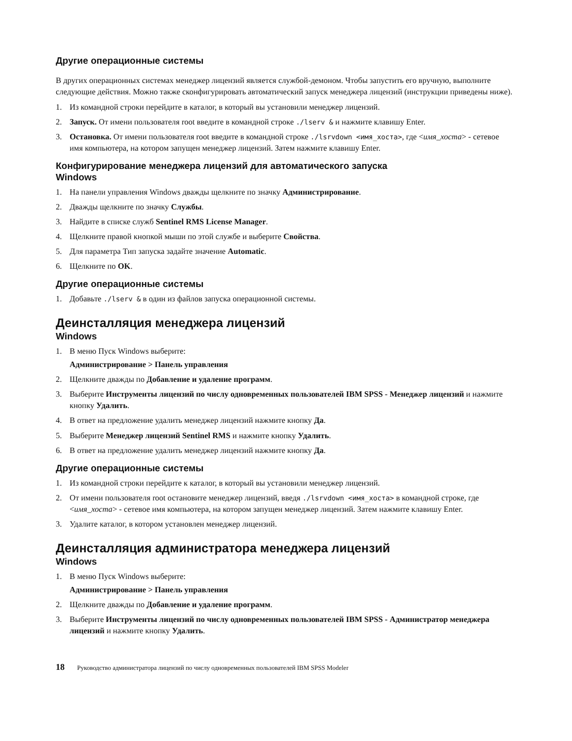Другие операционные системы
В других операционных системах менеджер лицензий является службой-демоном. Чтобы запустить его вручную, выполните следующие действия. Можно также сконфигурировать автоматический запуск менеджера лицензий (инструкции приведены ниже).
1. Из командной строки перейдите в каталог, в который вы установили менеджер лицензий.
2. Запуск. От имени пользователя root введите в командной строке ./lserv & и нажмите клавишу Enter.
3. Остановка. От имени пользователя root введите в командной строке ./lsrvdown <имя_хоста>, где <имя_хоста> - сетевое имя компьютера, на котором запущен менеджер лицензий. Затем нажмите клавишу Enter.
Конфигурирование менеджера лицензий для автоматического запуска
Windows
1. На панели управления Windows дважды щелкните по значку Администрирование.
2. Дважды щелкните по значку Службы.
3. Найдите в списке служб Sentinel RMS License Manager.
4. Щелкните правой кнопкой мыши по этой службе и выберите Свойства.
5. Для параметра Тип запуска задайте значение Automatic.
6. Щелкните по OK.
Другие операционные системы
1. Добавьте ./lserv & в один из файлов запуска операционной системы.
Деинсталляция менеджера лицензий
Windows
1. В меню Пуск Windows выберите:
Администрирование > Панель управления
2. Щелкните дважды по Добавление и удаление программ.
3. Выберите Инструменты лицензий по числу одновременных пользователей IBM SPSS - Менеджер лицензий и нажмите кнопку Удалить.
4. В ответ на предложение удалить менеджер лицензий нажмите кнопку Да.
5. Выберите Менеджер лицензий Sentinel RMS и нажмите кнопку Удалить.
6. В ответ на предложение удалить менеджер лицензий нажмите кнопку Да.
Другие операционные системы
1. Из командной строки перейдите к каталог, в который вы установили менеджер лицензий.
2. От имени пользователя root остановите менеджер лицензий, введя ./lsrvdown <имя_хоста> в командной строке, где <имя_хоста> - сетевое имя компьютера, на котором запущен менеджер лицензий. Затем нажмите клавишу Enter.
3. Удалите каталог, в котором установлен менеджер лицензий.
Деинсталляция администратора менеджера лицензий
Windows
1. В меню Пуск Windows выберите:
Администрирование > Панель управления
2. Щелкните дважды по Добавление и удаление программ.
3. Выберите Инструменты лицензий по числу одновременных пользователей IBM SPSS - Администратор менеджера лицензий и нажмите кнопку Удалить.
18 Руководство администратора лицензий по числу одновременных пользователей IBM SPSS Modeler